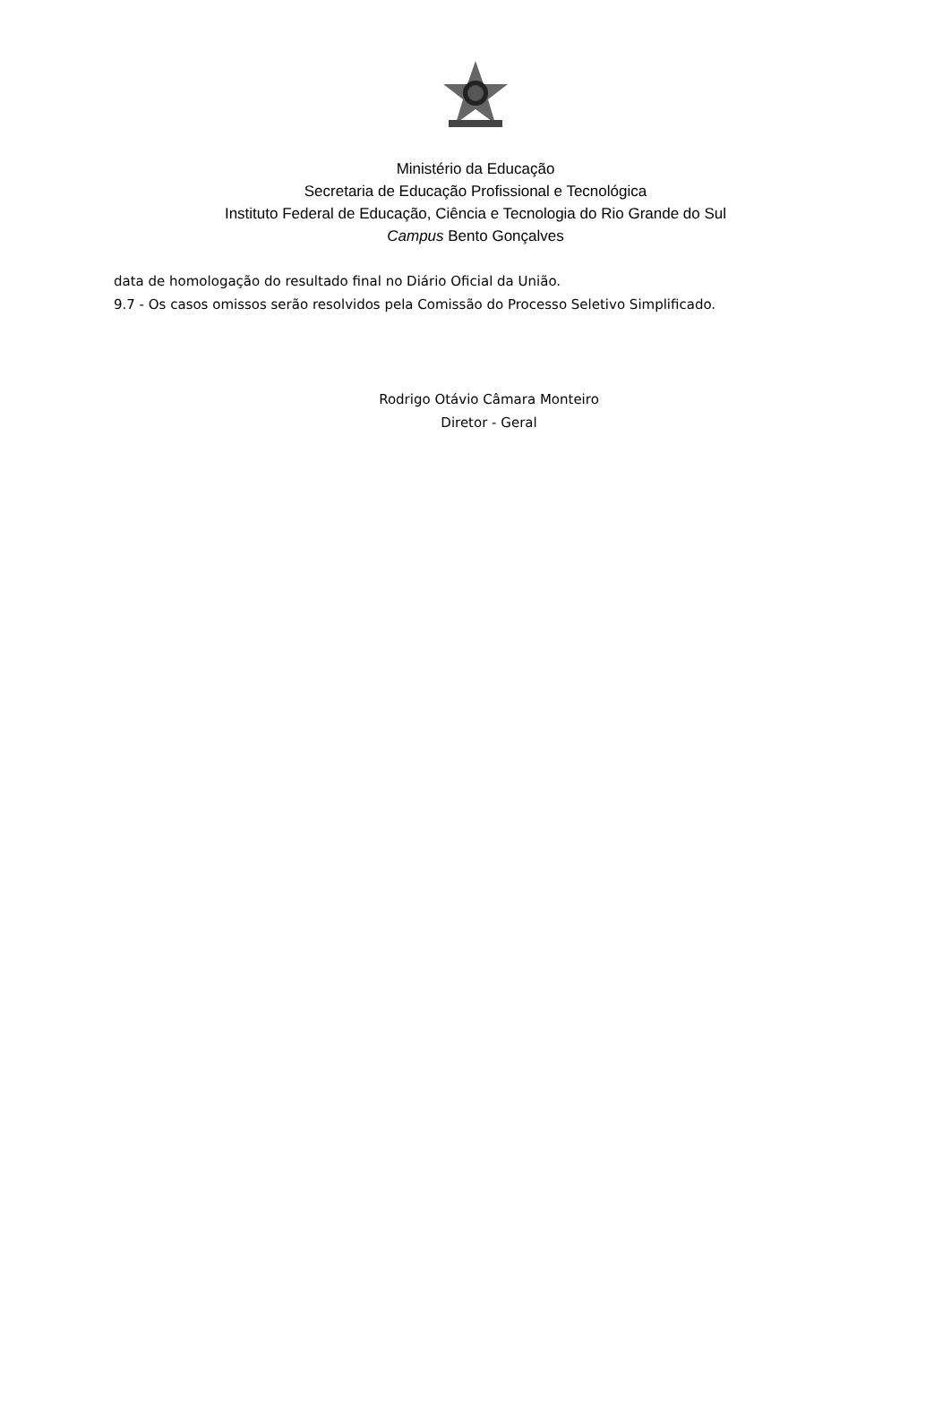Ministério da Educação
Secretaria de Educação Profissional e Tecnológica
Instituto Federal de Educação, Ciência e Tecnologia do Rio Grande do Sul
Campus Bento Gonçalves
data de homologação do resultado final no Diário Oficial da União.
9.7 - Os casos omissos serão resolvidos pela Comissão do Processo Seletivo Simplificado.
Rodrigo Otávio Câmara Monteiro
Diretor - Geral